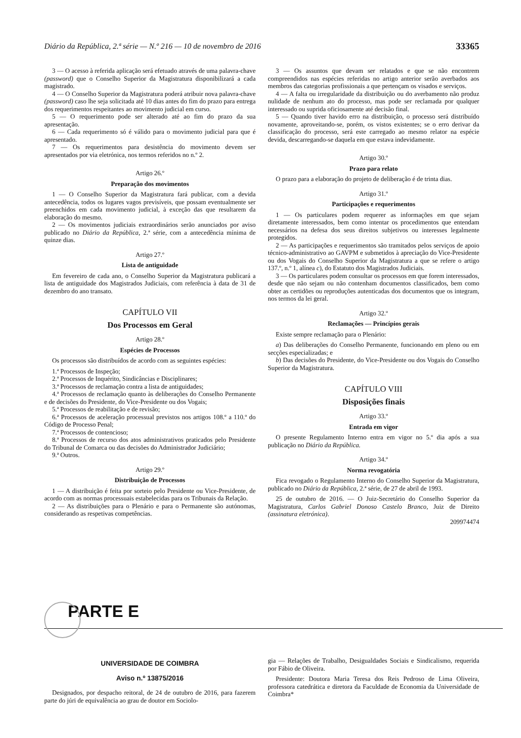Diário da República, 2.ª série — N.º 216 — 10 de novembro de 2016 33365
3 — O acesso à referida aplicação será efetuado através de uma palavra-chave (password) que o Conselho Superior da Magistratura disponibilizará a cada magistrado.
4 — O Conselho Superior da Magistratura poderá atribuir nova palavra-chave (password) caso lhe seja solicitada até 10 dias antes do fim do prazo para entrega dos requerimentos respeitantes ao movimento judicial em curso.
5 — O requerimento pode ser alterado até ao fim do prazo da sua apresentação.
6 — Cada requerimento só é válido para o movimento judicial para que é apresentado.
7 — Os requerimentos para desistência do movimento devem ser apresentados por via eletrónica, nos termos referidos no n.º 2.
Artigo 26.º
Preparação dos movimentos
1 — O Conselho Superior da Magistratura fará publicar, com a devida antecedência, todos os lugares vagos previsíveis, que possam eventualmente ser preenchidos em cada movimento judicial, à exceção das que resultarem da elaboração do mesmo.
2 — Os movimentos judiciais extraordinários serão anunciados por aviso publicado no Diário da República, 2.ª série, com a antecedência mínima de quinze dias.
Artigo 27.º
Lista de antiguidade
Em fevereiro de cada ano, o Conselho Superior da Magistratura publicará a lista de antiguidade dos Magistrados Judiciais, com referência à data de 31 de dezembro do ano transato.
CAPÍTULO VII
Dos Processos em Geral
Artigo 28.º
Espécies de Processos
Os processos são distribuídos de acordo com as seguintes espécies:
1.ª Processos de Inspeção;
2.ª Processos de Inquérito, Sindicâncias e Disciplinares;
3.ª Processos de reclamação contra a lista de antiguidades;
4.ª Processos de reclamação quanto às deliberações do Conselho Permanente e de decisões do Presidente, do Vice-Presidente ou dos Vogais;
5.ª Processos de reabilitação e de revisão;
6.ª Processos de aceleração processual previstos nos artigos 108.º a 110.º do Código de Processo Penal;
7.ª Processos de contencioso;
8.ª Processos de recurso dos atos administrativos praticados pelo Presidente do Tribunal de Comarca ou das decisões do Administrador Judiciário;
9.ª Outros.
Artigo 29.º
Distribuição de Processos
1 — A distribuição é feita por sorteio pelo Presidente ou Vice-Presidente, de acordo com as normas processuais estabelecidas para os Tribunais da Relação.
2 — As distribuições para o Plenário e para o Permanente são autónomas, considerando as respetivas competências.
3 — Os assuntos que devam ser relatados e que se não encontrem compreendidos nas espécies referidas no artigo anterior serão averbados aos membros das categorias profissionais a que pertençam os visados e serviços.
4 — A falta ou irregularidade da distribuição ou do averbamento não produz nulidade de nenhum ato do processo, mas pode ser reclamada por qualquer interessado ou suprida oficiosamente até decisão final.
5 — Quando tiver havido erro na distribuição, o processo será distribuído novamente, aproveitando-se, porém, os vistos existentes; se o erro derivar da classificação do processo, será este carregado ao mesmo relator na espécie devida, descarregando-se daquela em que estava indevidamente.
Artigo 30.º
Prazo para relato
O prazo para a elaboração do projeto de deliberação é de trinta dias.
Artigo 31.º
Participações e requerimentos
1 — Os particulares podem requerer as informações em que sejam diretamente interessados, bem como intentar os procedimentos que entendam necessários na defesa dos seus direitos subjetivos ou interesses legalmente protegidos.
2 — As participações e requerimentos são tramitados pelos serviços de apoio técnico-administrativo ao GAVPM e submetidos à apreciação do Vice-Presidente ou dos Vogais do Conselho Superior da Magistratura a que se refere o artigo 137.º, n.º 1, alínea c), do Estatuto dos Magistrados Judiciais.
3 — Os particulares podem consultar os processos em que forem interessados, desde que não sejam ou não contenham documentos classificados, bem como obter as certidões ou reproduções autenticadas dos documentos que os integram, nos termos da lei geral.
Artigo 32.º
Reclamações — Princípios gerais
Existe sempre reclamação para o Plenário:
a) Das deliberações do Conselho Permanente, funcionando em pleno ou em secções especializadas; e
b) Das decisões do Presidente, do Vice-Presidente ou dos Vogais do Conselho Superior da Magistratura.
CAPÍTULO VIII
Disposições finais
Artigo 33.º
Entrada em vigor
O presente Regulamento Interno entra em vigor no 5.º dia após a sua publicação no Diário da República.
Artigo 34.º
Norma revogatória
Fica revogado o Regulamento Interno do Conselho Superior da Magistratura, publicado no Diário da República, 2.ª série, de 27 de abril de 1993.
25 de outubro de 2016. — O Juiz-Secretário do Conselho Superior da Magistratura, Carlos Gabriel Donoso Castelo Branco, Juiz de Direito (assinatura eletrónica).
209974474
PARTE E
UNIVERSIDADE DE COIMBRA
Aviso n.º 13875/2016
Designados, por despacho reitoral, de 24 de outubro de 2016, para fazerem parte do júri de equivalência ao grau de doutor em Sociolo-
gia — Relações de Trabalho, Desigualdades Sociais e Sindicalismo, requerida por Fábio de Oliveira.
Presidente: Doutora Maria Teresa dos Reis Pedroso de Lima Oliveira, professora catedrática e diretora da Faculdade de Economia da Universidade de Coimbra*